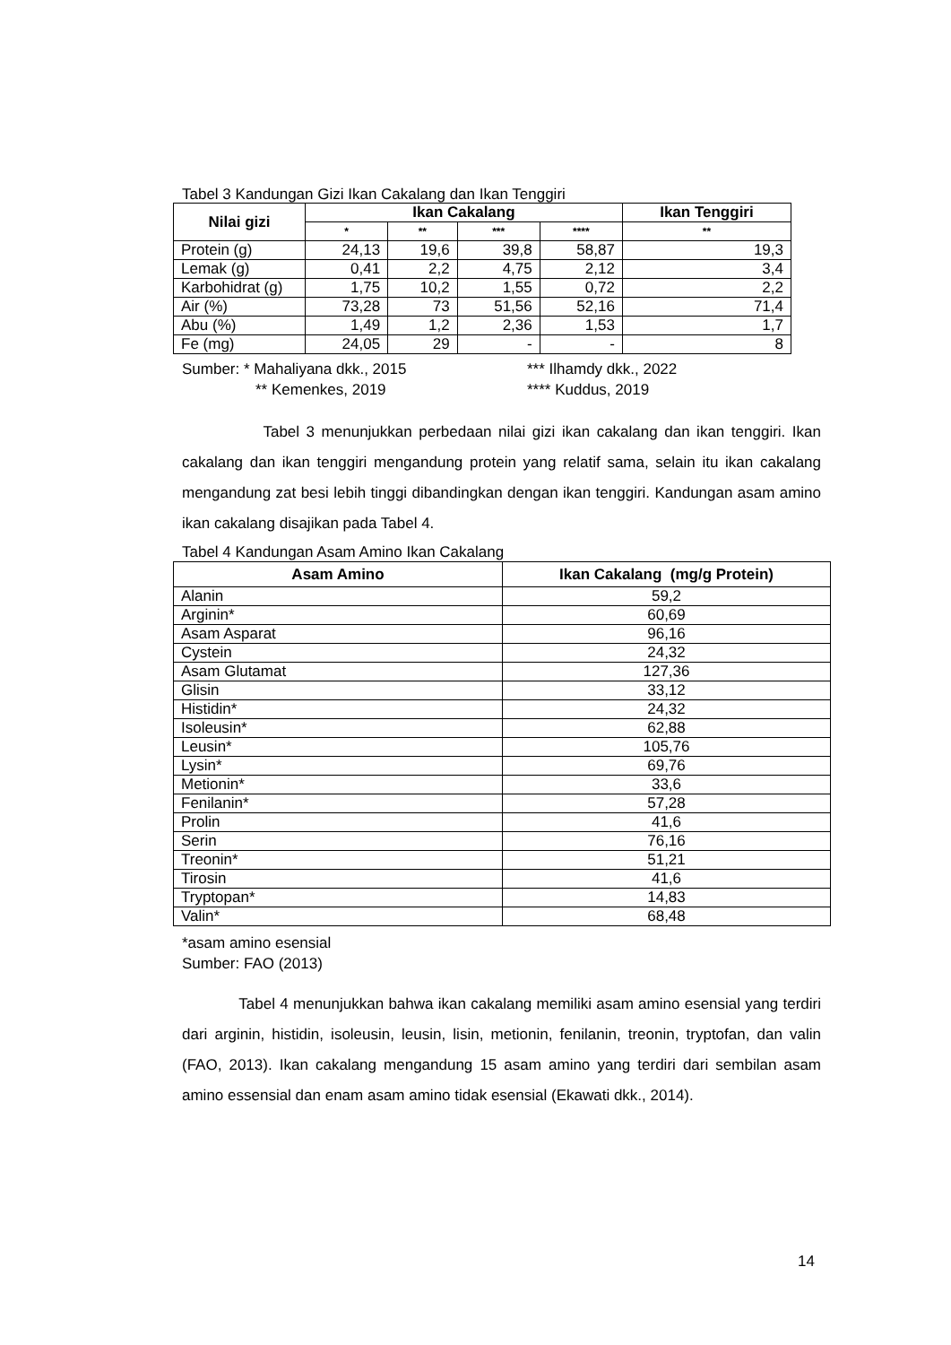Tabel 3 Kandungan Gizi Ikan Cakalang dan Ikan Tenggiri
| Nilai gizi | Ikan Cakalang | | | | Ikan Tenggiri |
| --- | --- | --- | --- | --- | --- |
| | * | ** | *** | **** | ** |
| Protein (g) | 24,13 | 19,6 | 39,8 | 58,87 | 19,3 |
| Lemak (g) | 0,41 | 2,2 | 4,75 | 2,12 | 3,4 |
| Karbohidrat (g) | 1,75 | 10,2 | 1,55 | 0,72 | 2,2 |
| Air (%) | 73,28 | 73 | 51,56 | 52,16 | 71,4 |
| Abu (%) | 1,49 | 1,2 | 2,36 | 1,53 | 1,7 |
| Fe (mg) | 24,05 | 29 | - | - | 8 |
Sumber: * Mahaliyana dkk., 2015 *** Ilhamdy dkk., 2022
** Kemenkes, 2019 **** Kuddus, 2019
Tabel 3 menunjukkan perbedaan nilai gizi ikan cakalang dan ikan tenggiri. Ikan cakalang dan ikan tenggiri mengandung protein yang relatif sama, selain itu ikan cakalang mengandung zat besi lebih tinggi dibandingkan dengan ikan tenggiri. Kandungan asam amino ikan cakalang disajikan pada Tabel 4.
Tabel 4 Kandungan Asam Amino Ikan Cakalang
| Asam Amino | Ikan Cakalang (mg/g Protein) |
| --- | --- |
| Alanin | 59,2 |
| Arginin* | 60,69 |
| Asam Asparat | 96,16 |
| Cystein | 24,32 |
| Asam Glutamat | 127,36 |
| Glisin | 33,12 |
| Histidin* | 24,32 |
| Isoleusin* | 62,88 |
| Leusin* | 105,76 |
| Lysin* | 69,76 |
| Metionin* | 33,6 |
| Fenilanin* | 57,28 |
| Prolin | 41,6 |
| Serin | 76,16 |
| Treonin* | 51,21 |
| Tirosin | 41,6 |
| Tryptopan* | 14,83 |
| Valin* | 68,48 |
*asam amino esensial
Sumber: FAO (2013)
Tabel 4 menunjukkan bahwa ikan cakalang memiliki asam amino esensial yang terdiri dari arginin, histidin, isoleusin, leusin, lisin, metionin, fenilanin, treonin, tryptofan, dan valin (FAO, 2013). Ikan cakalang mengandung 15 asam amino yang terdiri dari sembilan asam amino essensial dan enam asam amino tidak esensial (Ekawati dkk., 2014).
14